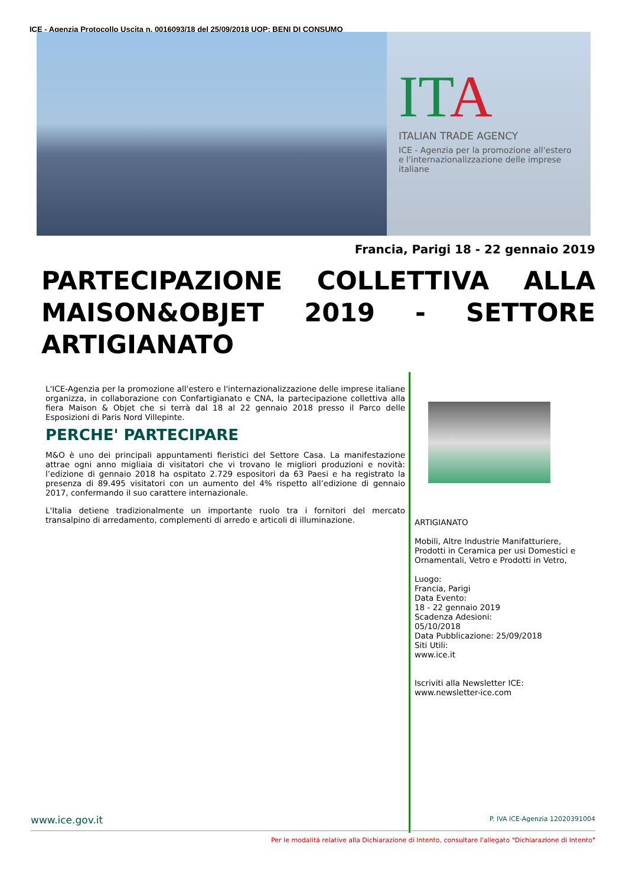ICE - Agenzia Protocollo Uscita n. 0016093/18 del 25/09/2018 UOP: BENI DI CONSUMO
ITA
ITALIAN TRADE AGENCY
ICE - Agenzia per la promozione all'estero e l'internazionalizzazione delle imprese italiane
Francia, Parigi 18 - 22 gennaio 2019
PARTECIPAZIONE COLLETTIVA ALLA MAISON&OBJET 2019 - SETTORE ARTIGIANATO
L'ICE-Agenzia per la promozione all'estero e l'internazionalizzazione delle imprese italiane organizza, in collaborazione con Confartigianato e CNA, la partecipazione collettiva alla fiera Maison & Objet che si terrà dal 18 al 22 gennaio 2018 presso il Parco delle Esposizioni di Paris Nord Villepinte.
PERCHE' PARTECIPARE
M&O è uno dei principali appuntamenti fieristici del Settore Casa. La manifestazione attrae ogni anno migliaia di visitatori che vi trovano le migliori produzioni e novità: l’edizione di gennaio 2018 ha ospitato 2.729 espositori da 63 Paesi e ha registrato la presenza di 89.495 visitatori con un aumento del 4% rispetto all’edizione di gennaio 2017, confermando il suo carattere internazionale.
L'Italia detiene tradizionalmente un importante ruolo tra i fornitori del mercato transalpino di arredamento, complementi di arredo e articoli di illuminazione.
ARTIGIANATO
Mobili, Altre Industrie Manifatturiere,
Prodotti in Ceramica per usi Domestici e
Ornamentali, Vetro e Prodotti in Vetro,
Luogo:
Francia, Parigi
Data Evento:
18 - 22 gennaio 2019
Scadenza Adesioni:
05/10/2018
Data Pubblicazione: 25/09/2018
Siti Utili:
www.ice.it
Iscriviti alla Newsletter ICE:
www.newsletter-ice.com
www.ice.gov.it P. IVA ICE-Agenzia 12020391004
Per le modalitá relative alla Dichiarazione di Intento, consultare l'allegato "Dichiarazione di Intento"